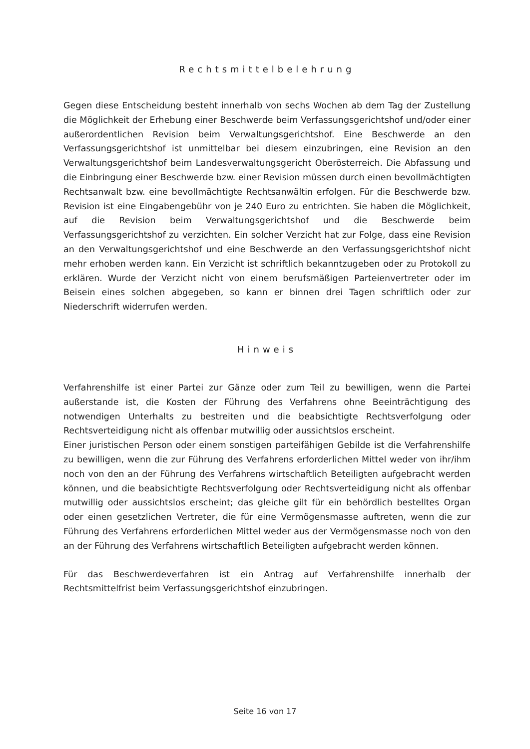Rechtsmittelbelehrung
Gegen diese Entscheidung besteht innerhalb von sechs Wochen ab dem Tag der Zustellung die Möglichkeit der Erhebung einer Beschwerde beim Verfassungsgerichtshof und/oder einer außerordentlichen Revision beim Verwaltungsgerichtshof. Eine Beschwerde an den Verfassungsgerichtshof ist unmittelbar bei diesem einzubringen, eine Revision an den Verwaltungsgerichtshof beim Landesverwaltungsgericht Oberösterreich. Die Abfassung und die Einbringung einer Beschwerde bzw. einer Revision müssen durch einen bevollmächtigten Rechtsanwalt bzw. eine bevollmächtigte Rechtsanwältin erfolgen. Für die Beschwerde bzw. Revision ist eine Eingabengebühr von je 240 Euro zu entrichten. Sie haben die Möglichkeit, auf die Revision beim Verwaltungsgerichtshof und die Beschwerde beim Verfassungsgerichtshof zu verzichten. Ein solcher Verzicht hat zur Folge, dass eine Revision an den Verwaltungsgerichtshof und eine Beschwerde an den Verfassungsgerichtshof nicht mehr erhoben werden kann. Ein Verzicht ist schriftlich bekanntzugeben oder zu Protokoll zu erklären. Wurde der Verzicht nicht von einem berufsmäßigen Parteienvertreter oder im Beisein eines solchen abgegeben, so kann er binnen drei Tagen schriftlich oder zur Niederschrift widerrufen werden.
Hinweis
Verfahrenshilfe ist einer Partei zur Gänze oder zum Teil zu bewilligen, wenn die Partei außerstande ist, die Kosten der Führung des Verfahrens ohne Beeinträchtigung des notwendigen Unterhalts zu bestreiten und die beabsichtigte Rechtsverfolgung oder Rechtsverteidigung nicht als offenbar mutwillig oder aussichtslos erscheint.
Einer juristischen Person oder einem sonstigen parteifähigen Gebilde ist die Verfahrenshilfe zu bewilligen, wenn die zur Führung des Verfahrens erforderlichen Mittel weder von ihr/ihm noch von den an der Führung des Verfahrens wirtschaftlich Beteiligten aufgebracht werden können, und die beabsichtigte Rechtsverfolgung oder Rechtsverteidigung nicht als offenbar mutwillig oder aussichtslos erscheint; das gleiche gilt für ein behördlich bestelltes Organ oder einen gesetzlichen Vertreter, die für eine Vermögensmasse auftreten, wenn die zur Führung des Verfahrens erforderlichen Mittel weder aus der Vermögensmasse noch von den an der Führung des Verfahrens wirtschaftlich Beteiligten aufgebracht werden können.
Für das Beschwerdeverfahren ist ein Antrag auf Verfahrenshilfe innerhalb der Rechtsmittelfrist beim Verfassungsgerichtshof einzubringen.
Seite 16 von 17